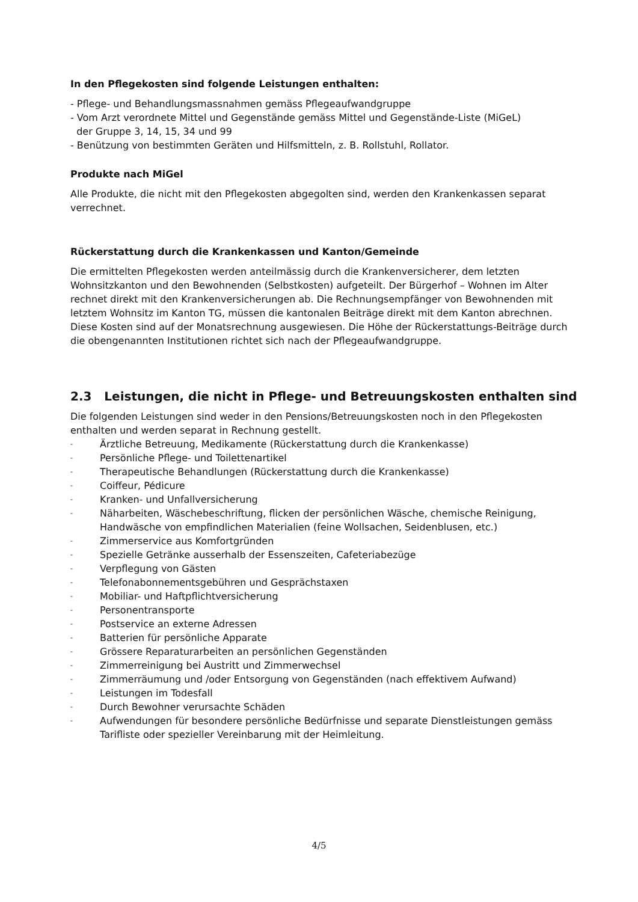In den Pflegekosten sind folgende Leistungen enthalten:
- Pflege- und Behandlungsmassnahmen gemäss Pflegeaufwandgruppe
- Vom Arzt verordnete Mittel und Gegenstände gemäss Mittel und Gegenstände-Liste (MiGeL)
der Gruppe 3, 14, 15, 34 und 99
- Benützung von bestimmten Geräten und Hilfsmitteln, z. B. Rollstuhl, Rollator.
Produkte nach MiGel
Alle Produkte, die nicht mit den Pflegekosten abgegolten sind, werden den Krankenkassen separat verrechnet.
Rückerstattung durch die Krankenkassen und Kanton/Gemeinde
Die ermittelten Pflegekosten werden anteilmässig durch die Krankenversicherer, dem letzten Wohnsitzkanton und den Bewohnenden (Selbstkosten) aufgeteilt. Der Bürgerhof – Wohnen im Alter rechnet direkt mit den Krankenversicherungen ab. Die Rechnungsempfänger von Bewohnenden mit letztem Wohnsitz im Kanton TG, müssen die kantonalen Beiträge direkt mit dem Kanton abrechnen. Diese Kosten sind auf der Monatsrechnung ausgewiesen. Die Höhe der Rückerstattungs-Beiträge durch die obengenannten Institutionen richtet sich nach der Pflegeaufwandgruppe.
2.3 Leistungen, die nicht in Pflege- und Betreuungskosten enthalten sind
Die folgenden Leistungen sind weder in den Pensions/Betreuungskosten noch in den Pflegekosten enthalten und werden separat in Rechnung gestellt.
- Ärztliche Betreuung, Medikamente (Rückerstattung durch die Krankenkasse)
- Persönliche Pflege- und Toilettenartikel
- Therapeutische Behandlungen (Rückerstattung durch die Krankenkasse)
- Coiffeur, Pédicure
- Kranken- und Unfallversicherung
- Näharbeiten, Wäschebeschriftung, flicken der persönlichen Wäsche, chemische Reinigung, Handwäsche von empfindlichen Materialien (feine Wollsachen, Seidenblusen, etc.)
- Zimmerservice aus Komfortgründen
- Spezielle Getränke ausserhalb der Essenszeiten, Cafeteriabezüge
- Verpflegung von Gästen
- Telefonabonnementsgebühren und Gesprächstaxen
- Mobiliar- und Haftpflichtversicherung
- Personentransporte
- Postservice an externe Adressen
- Batterien für persönliche Apparate
- Grössere Reparaturarbeiten an persönlichen Gegenständen
- Zimmerreinigung bei Austritt und Zimmerwechsel
- Zimmerräumung und /oder Entsorgung von Gegenständen (nach effektivem Aufwand)
- Leistungen im Todesfall
- Durch Bewohner verursachte Schäden
- Aufwendungen für besondere persönliche Bedürfnisse und separate Dienstleistungen gemäss Tarifliste oder spezieller Vereinbarung mit der Heimleitung.
4/5